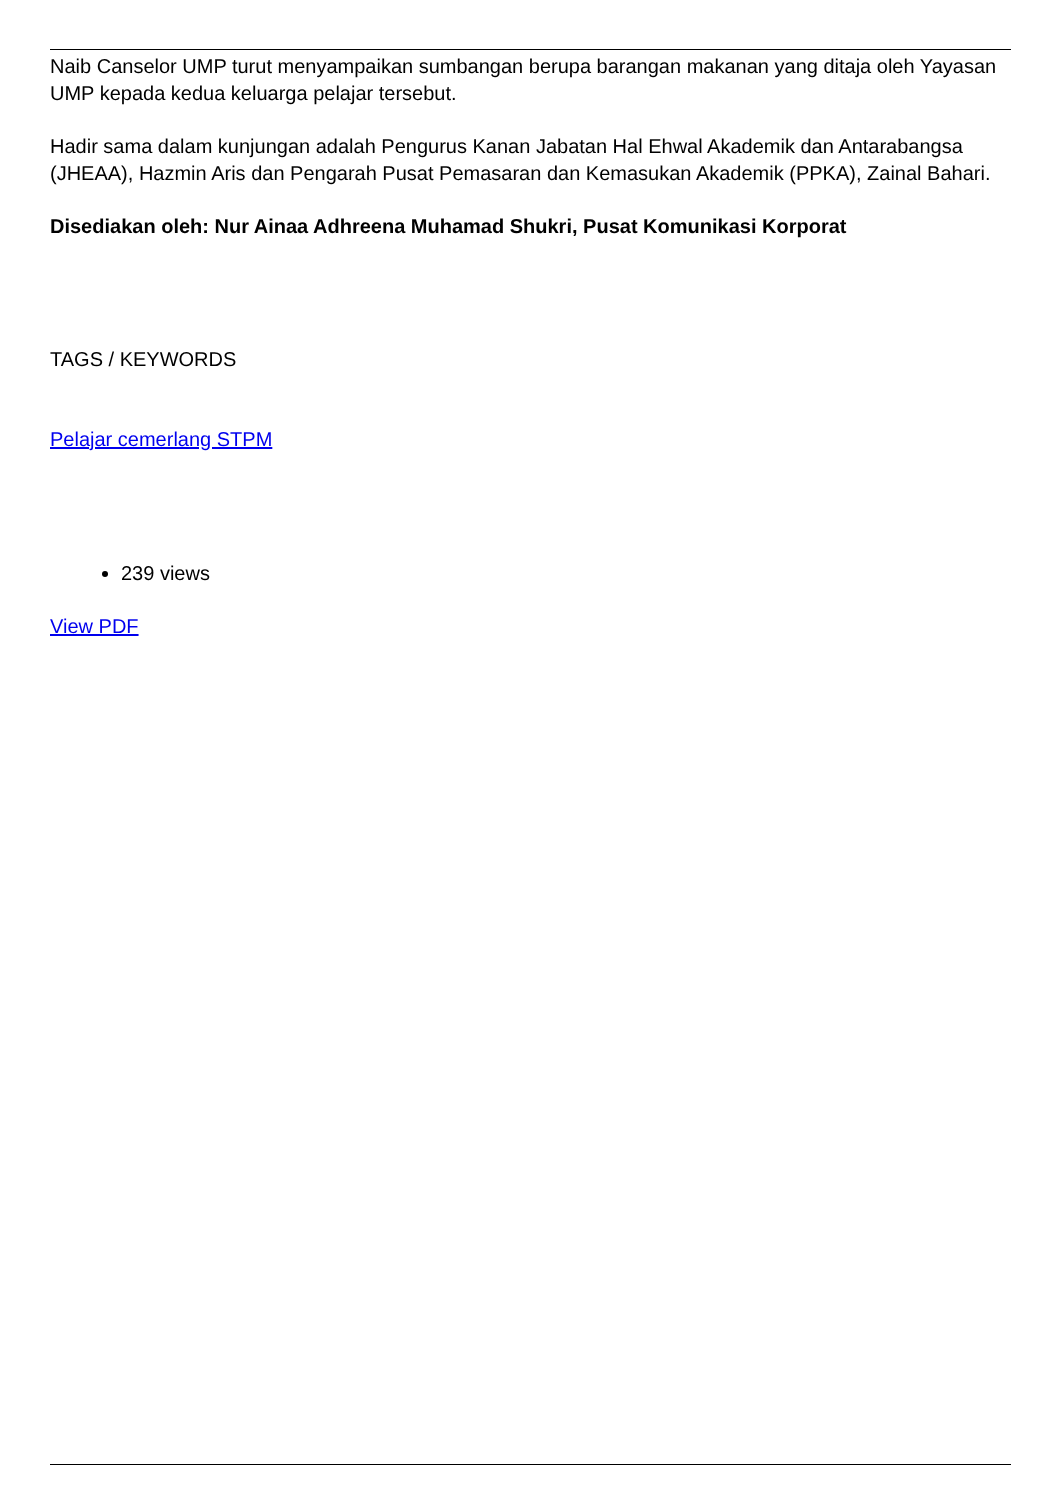Naib Canselor UMP turut menyampaikan sumbangan berupa barangan makanan yang ditaja oleh Yayasan UMP kepada kedua keluarga pelajar tersebut.
Hadir sama dalam kunjungan adalah Pengurus Kanan Jabatan Hal Ehwal Akademik dan Antarabangsa (JHEAA), Hazmin Aris dan Pengarah Pusat Pemasaran dan Kemasukan Akademik (PPKA), Zainal Bahari.
Disediakan oleh: Nur Ainaa Adhreena Muhamad Shukri, Pusat Komunikasi Korporat
TAGS / KEYWORDS
Pelajar cemerlang STPM
239 views
View PDF